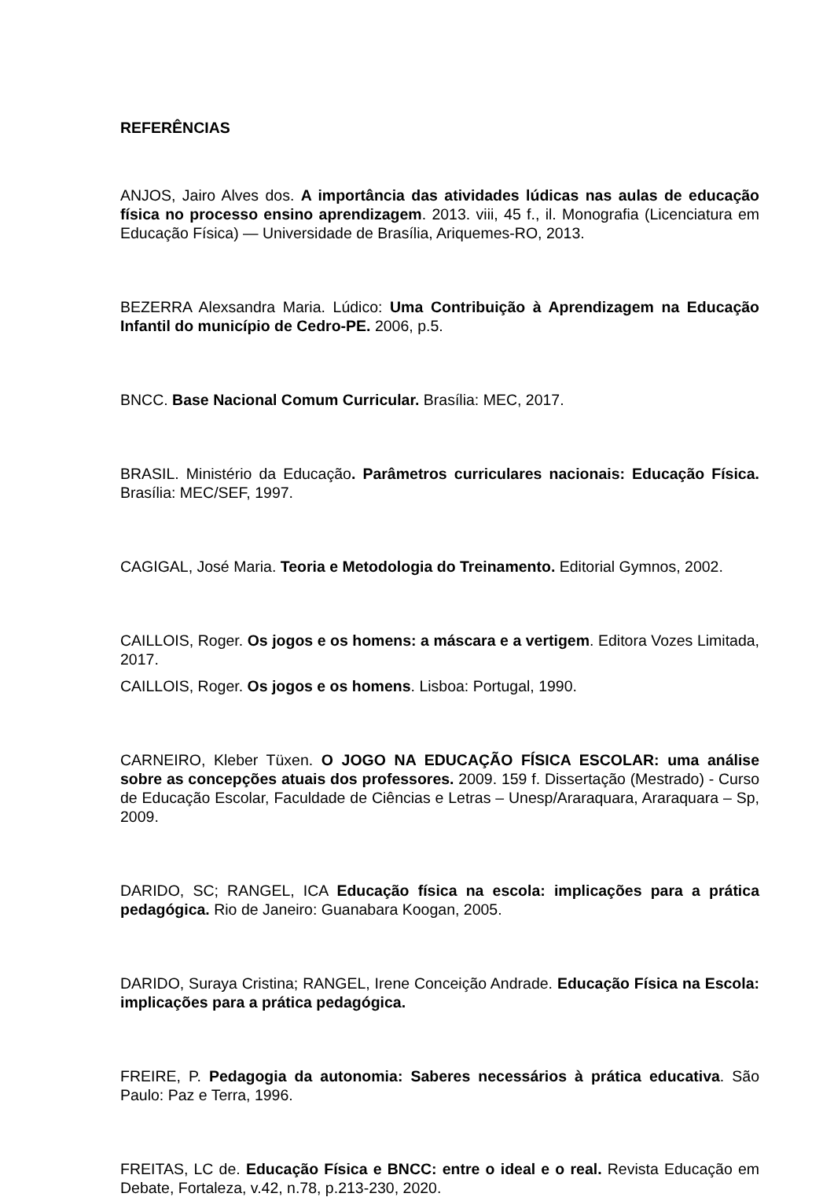REFERÊNCIAS
ANJOS, Jairo Alves dos. A importância das atividades lúdicas nas aulas de educação física no processo ensino aprendizagem. 2013. viii, 45 f., il. Monografia (Licenciatura em Educação Física) — Universidade de Brasília, Ariquemes-RO, 2013.
BEZERRA Alexsandra Maria. Lúdico: Uma Contribuição à Aprendizagem na Educação Infantil do município de Cedro-PE. 2006, p.5.
BNCC. Base Nacional Comum Curricular. Brasília: MEC, 2017.
BRASIL. Ministério da Educação. Parâmetros curriculares nacionais: Educação Física. Brasília: MEC/SEF, 1997.
CAGIGAL, José Maria. Teoria e Metodologia do Treinamento. Editorial Gymnos, 2002.
CAILLOIS, Roger. Os jogos e os homens: a máscara e a vertigem. Editora Vozes Limitada, 2017.
CAILLOIS, Roger. Os jogos e os homens. Lisboa: Portugal, 1990.
CARNEIRO, Kleber Tüxen. O JOGO NA EDUCAÇÃO FÍSICA ESCOLAR: uma análise sobre as concepções atuais dos professores. 2009. 159 f. Dissertação (Mestrado) - Curso de Educação Escolar, Faculdade de Ciências e Letras – Unesp/Araraquara, Araraquara – Sp, 2009.
DARIDO, SC; RANGEL, ICA Educação física na escola: implicações para a prática pedagógica. Rio de Janeiro: Guanabara Koogan, 2005.
DARIDO, Suraya Cristina; RANGEL, Irene Conceição Andrade. Educação Física na Escola: implicações para a prática pedagógica.
FREIRE, P. Pedagogia da autonomia: Saberes necessários à prática educativa. São Paulo: Paz e Terra, 1996.
FREITAS, LC de. Educação Física e BNCC: entre o ideal e o real. Revista Educação em Debate, Fortaleza, v.42, n.78, p.213-230, 2020.